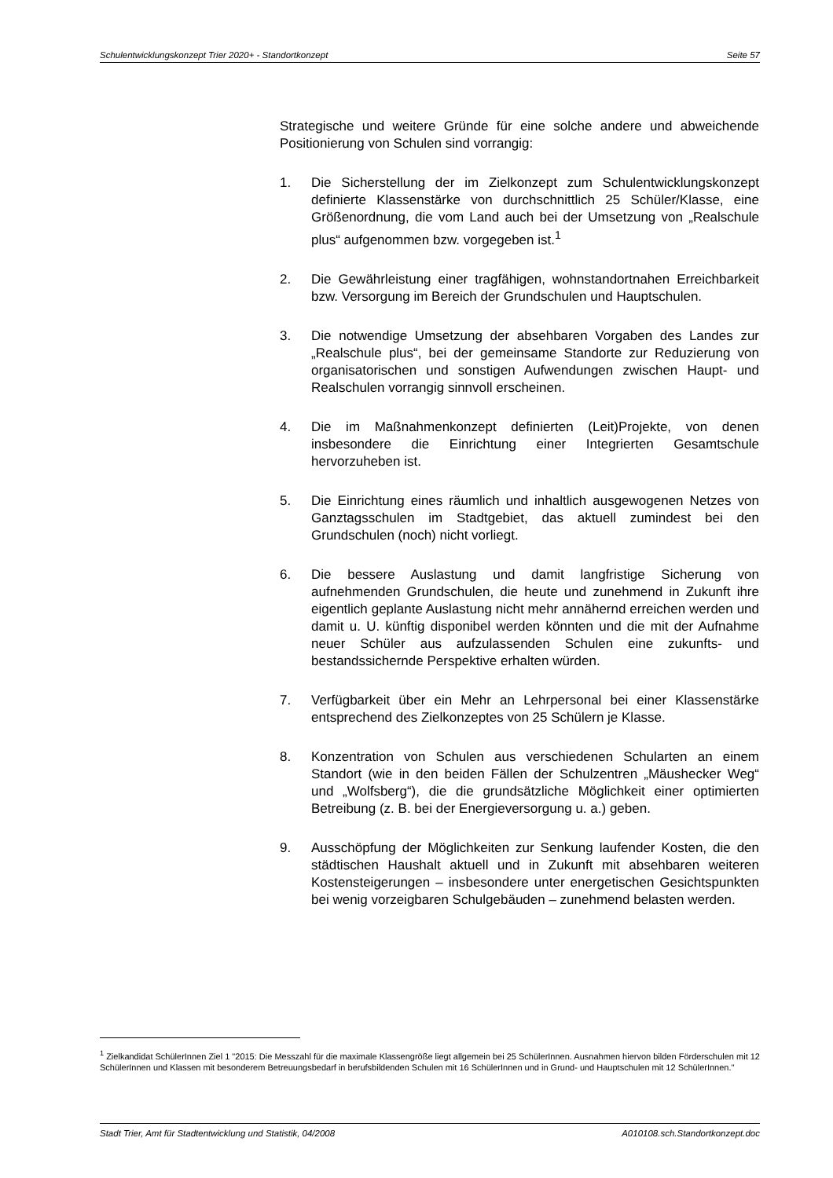Schulentwicklungskonzept Trier 2020+ - Standortkonzept Seite 57
Strategische und weitere Gründe für eine solche andere und abweichende Positionierung von Schulen sind vorrangig:
1. Die Sicherstellung der im Zielkonzept zum Schulentwicklungskonzept definierte Klassenstärke von durchschnittlich 25 Schüler/Klasse, eine Größenordnung, die vom Land auch bei der Umsetzung von „Realschule plus“ aufgenommen bzw. vorgegeben ist.<sup>1</sup>
2. Die Gewährleistung einer tragfähigen, wohnstandortnahen Erreichbarkeit bzw. Versorgung im Bereich der Grundschulen und Hauptschulen.
3. Die notwendige Umsetzung der absehbaren Vorgaben des Landes zur „Realschule plus“, bei der gemeinsame Standorte zur Reduzierung von organisatorischen und sonstigen Aufwendungen zwischen Haupt- und Realschulen vorrangig sinnvoll erscheinen.
4. Die im Maßnahmenkonzept definierten (Leit)Projekte, von denen insbesondere die Einrichtung einer Integrierten Gesamtschule hervorzuheben ist.
5. Die Einrichtung eines räumlich und inhaltlich ausgewogenen Netzes von Ganztagsschulen im Stadtgebiet, das aktuell zumindest bei den Grundschulen (noch) nicht vorliegt.
6. Die bessere Auslastung und damit langfristige Sicherung von aufnehmenden Grundschulen, die heute und zunehmend in Zukunft ihre eigentlich geplante Auslastung nicht mehr annähernd erreichen werden und damit u. U. künftig disponibel werden könnten und die mit der Aufnahme neuer Schüler aus aufzulassenden Schulen eine zukunfts- und bestandssichernde Perspektive erhalten würden.
7. Verfügbarkeit über ein Mehr an Lehrpersonal bei einer Klassenstärke entsprechend des Zielkonzeptes von 25 Schülern je Klasse.
8. Konzentration von Schulen aus verschiedenen Schularten an einem Standort (wie in den beiden Fällen der Schulzentren „Mäushecker Weg“ und „Wolfsberg“), die die grundsätzliche Möglichkeit einer optimierten Betreibung (z. B. bei der Energieversorgung u. a.) geben.
9. Ausschöpfung der Möglichkeiten zur Senkung laufender Kosten, die den städtischen Haushalt aktuell und in Zukunft mit absehbaren weiteren Kostensteigerungen – insbesondere unter energetischen Gesichtspunkten bei wenig vorzeigbaren Schulgebäuden – zunehmend belasten werden.
<sup>1</sup> Zielkandidat SchülerInnen Ziel 1 "2015: Die Messzahl für die maximale Klassengröße liegt allgemein bei 25 SchülerInnen. Ausnahmen hiervon bilden Förderschulen mit 12 SchülerInnen und Klassen mit besonderem Betreuungsbedarf in berufsbildenden Schulen mit 16 SchülerInnen und in Grund- und Hauptschulen mit 12 SchülerInnen."
Stadt Trier, Amt für Stadtentwicklung und Statistik, 04/2008 A010108.sch.Standortkonzept.doc